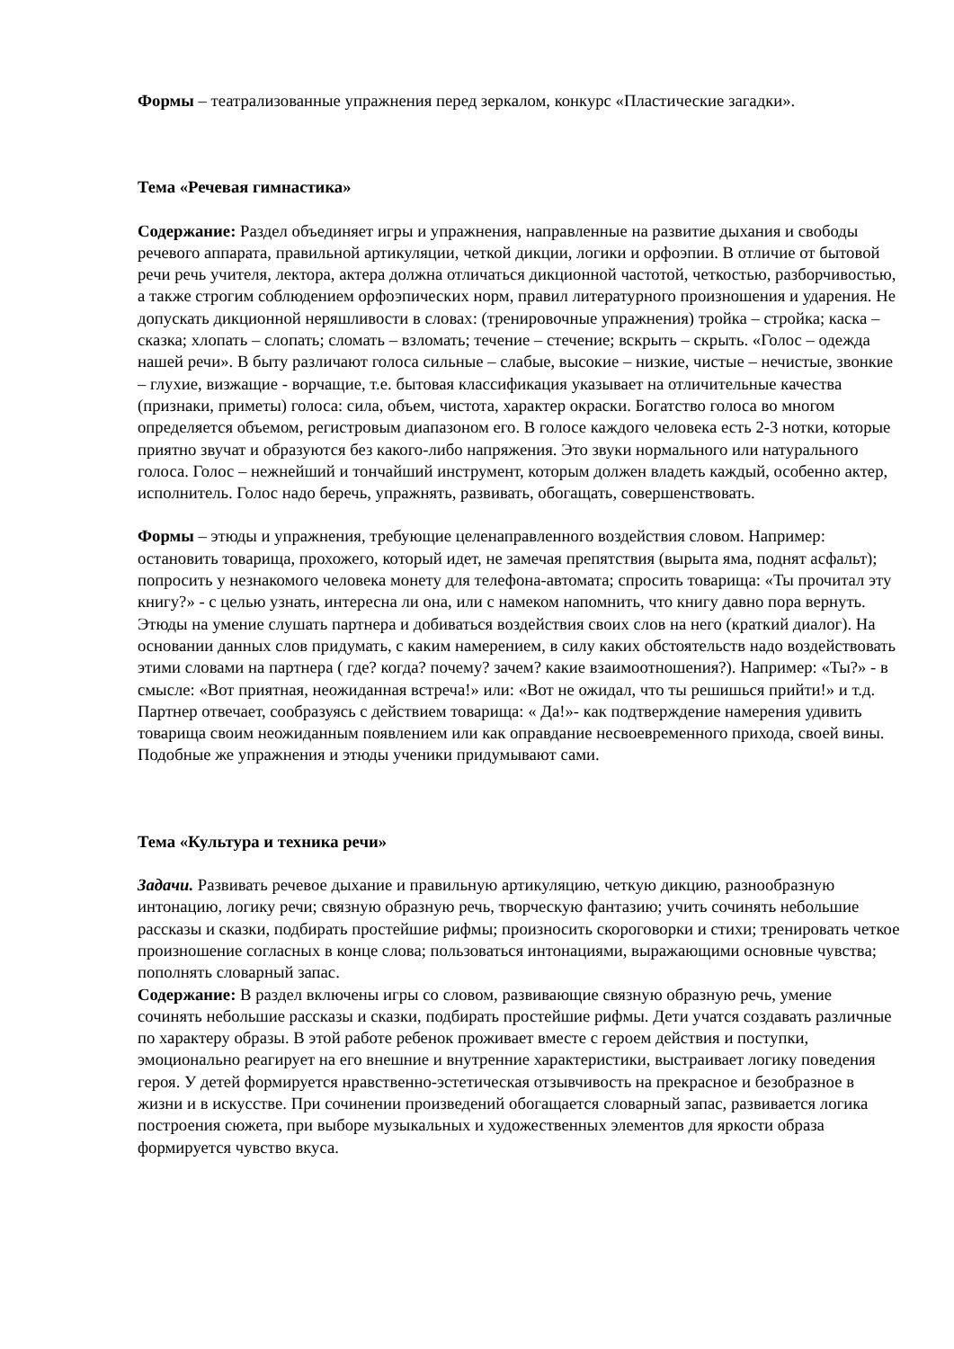Формы – театрализованные упражнения перед зеркалом, конкурс «Пластические загадки».
Тема «Речевая гимнастика»
Содержание: Раздел объединяет игры и упражнения, направленные на развитие дыхания и свободы речевого аппарата, правильной артикуляции, четкой дикции, логики и орфоэпии. В отличие от бытовой речи речь учителя, лектора, актера должна отличаться дикционной частотой, четкостью, разборчивостью, а также строгим соблюдением орфоэпических норм, правил литературного произношения и ударения. Не допускать дикционной неряшливости в словах: (тренировочные упражнения) тройка – стройка; каска – сказка; хлопать – слопать; сломать – взломать; течение – стечение; вскрыть – скрыть. «Голос – одежда нашей речи». В быту различают голоса сильные – слабые, высокие – низкие, чистые – нечистые, звонкие – глухие, визжащие - ворчащие, т.е. бытовая классификация указывает на отличительные качества (признаки, приметы) голоса: сила, объем, чистота, характер окраски. Богатство голоса во многом определяется объемом, регистровым диапазоном его. В голосе каждого человека есть 2-3 нотки, которые приятно звучат и образуются без какого-либо напряжения. Это звуки нормального или натурального голоса. Голос – нежнейший и тончайший инструмент, которым должен владеть каждый, особенно актер, исполнитель. Голос надо беречь, упражнять, развивать, обогащать, совершенствовать.
Формы – этюды и упражнения, требующие целенаправленного воздействия словом. Например: остановить товарища, прохожего, который идет, не замечая препятствия (вырыта яма, поднят асфальт); попросить у незнакомого человека монету для телефона-автомата; спросить товарища: «Ты прочитал эту книгу?» - с целью узнать, интересна ли она, или с намеком напомнить, что книгу давно пора вернуть. Этюды на умение слушать партнера и добиваться воздействия своих слов на него (краткий диалог). На основании данных слов придумать, с каким намерением, в силу каких обстоятельств надо воздействовать этими словами на партнера ( где? когда? почему? зачем? какие взаимоотношения?). Например: «Ты?» - в смысле: «Вот приятная, неожиданная встреча!» или: «Вот не ожидал, что ты решишься прийти!» и т.д. Партнер отвечает, сообразуясь с действием товарища: « Да!»- как подтверждение намерения удивить товарища своим неожиданным появлением или как оправдание несвоевременного прихода, своей вины. Подобные же упражнения и этюды ученики придумывают сами.
Тема «Культура и техника речи»
Задачи. Развивать речевое дыхание и правильную артикуляцию, четкую дикцию, разнообразную интонацию, логику речи; связную образную речь, творческую фантазию; учить сочинять небольшие рассказы и сказки, подбирать простейшие рифмы; произносить скороговорки и стихи; тренировать четкое произношение согласных в конце слова; пользоваться интонациями, выражающими основные чувства; пополнять словарный запас.
Содержание: В раздел включены игры со словом, развивающие связную образную речь, умение сочинять небольшие рассказы и сказки, подбирать простейшие рифмы. Дети учатся создавать различные по характеру образы. В этой работе ребенок проживает вместе с героем действия и поступки, эмоционально реагирует на его внешние и внутренние характеристики, выстраивает логику поведения героя. У детей формируется нравственно-эстетическая отзывчивость на прекрасное и безобразное в жизни и в искусстве. При сочинении произведений обогащается словарный запас, развивается логика построения сюжета, при выборе музыкальных и художественных элементов для яркости образа формируется чувство вкуса.